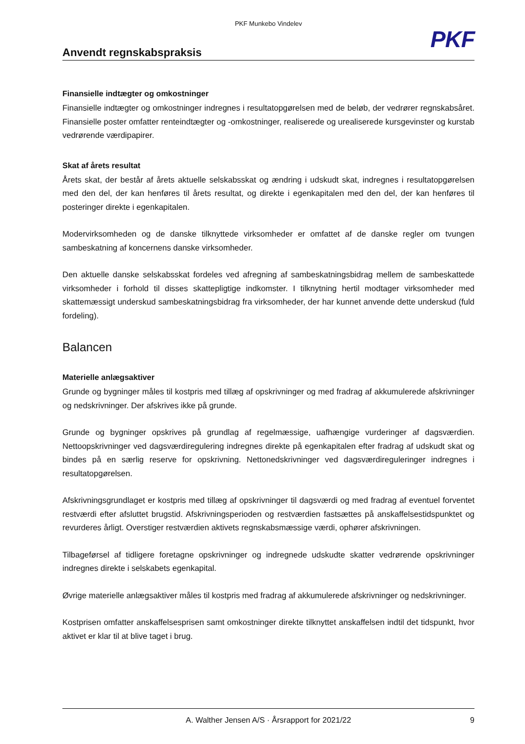PKF Munkebo Vindelev
PKF
Anvendt regnskabspraksis
Finansielle indtægter og omkostninger
Finansielle indtægter og omkostninger indregnes i resultatopgørelsen med de beløb, der vedrører regnskabsåret. Finansielle poster omfatter renteindtægter og -omkostninger, realiserede og urealiserede kursgevinster og kurstab vedrørende værdipapirer.
Skat af årets resultat
Årets skat, der består af årets aktuelle selskabsskat og ændring i udskudt skat, indregnes i resultatopgørelsen med den del, der kan henføres til årets resultat, og direkte i egenkapitalen med den del, der kan henføres til posteringer direkte i egenkapitalen.
Modervirksomheden og de danske tilknyttede virksomheder er omfattet af de danske regler om tvungen sambeskatning af koncernens danske virksomheder.
Den aktuelle danske selskabsskat fordeles ved afregning af sambeskatningsbidrag mellem de sambeskattede virksomheder i forhold til disses skattepligtige indkomster. I tilknytning hertil modtager virksomheder med skattemæssigt underskud sambeskatningsbidrag fra virksomheder, der har kunnet anvende dette underskud (fuld fordeling).
Balancen
Materielle anlægsaktiver
Grunde og bygninger måles til kostpris med tillæg af opskrivninger og med fradrag af akkumulerede afskrivninger og nedskrivninger. Der afskrives ikke på grunde.
Grunde og bygninger opskrives på grundlag af regelmæssige, uafhængige vurderinger af dagsværdien. Nettoopskrivninger ved dagsværdiregulering indregnes direkte på egenkapitalen efter fradrag af udskudt skat og bindes på en særlig reserve for opskrivning. Nettonedskrivninger ved dagsværdireguleringer indregnes i resultatopgørelsen.
Afskrivningsgrundlaget er kostpris med tillæg af opskrivninger til dagsværdi og med fradrag af eventuel forventet restværdi efter afsluttet brugstid. Afskrivningsperioden og restværdien fastsættes på anskaffelsestidspunktet og revurderes årligt. Overstiger restværdien aktivets regnskabsmæssige værdi, ophører afskrivningen.
Tilbageførsel af tidligere foretagne opskrivninger og indregnede udskudte skatter vedrørende opskrivninger indregnes direkte i selskabets egenkapital.
Øvrige materielle anlægsaktiver måles til kostpris med fradrag af akkumulerede afskrivninger og nedskrivninger.
Kostprisen omfatter anskaffelsesprisen samt omkostninger direkte tilknyttet anskaffelsen indtil det tidspunkt, hvor aktivet er klar til at blive taget i brug.
A. Walther Jensen A/S · Årsrapport for 2021/22 9